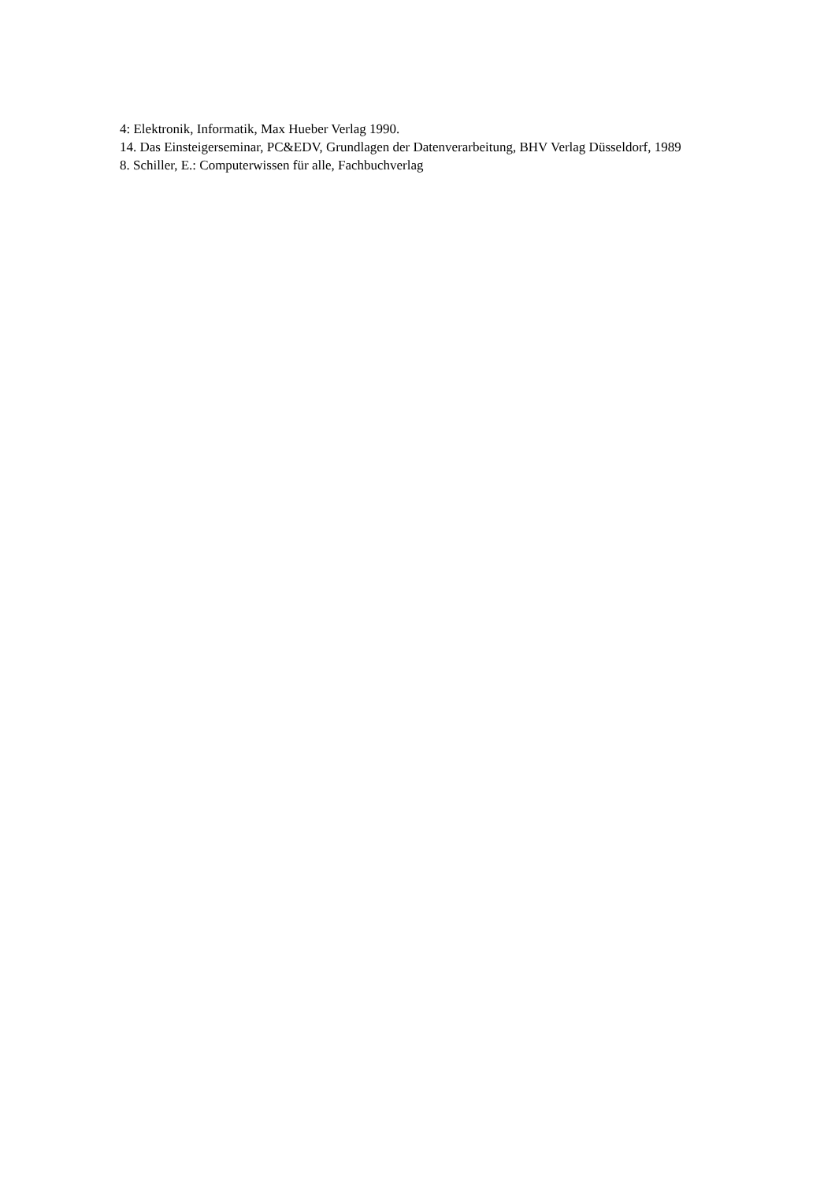4: Elektronik, Informatik, Max Hueber Verlag 1990.
14. Das Einsteigerseminar, PC&EDV, Grundlagen der Datenverarbeitung, BHV Verlag Düsseldorf, 1989
8. Schiller, E.: Computerwissen für alle, Fachbuchverlag